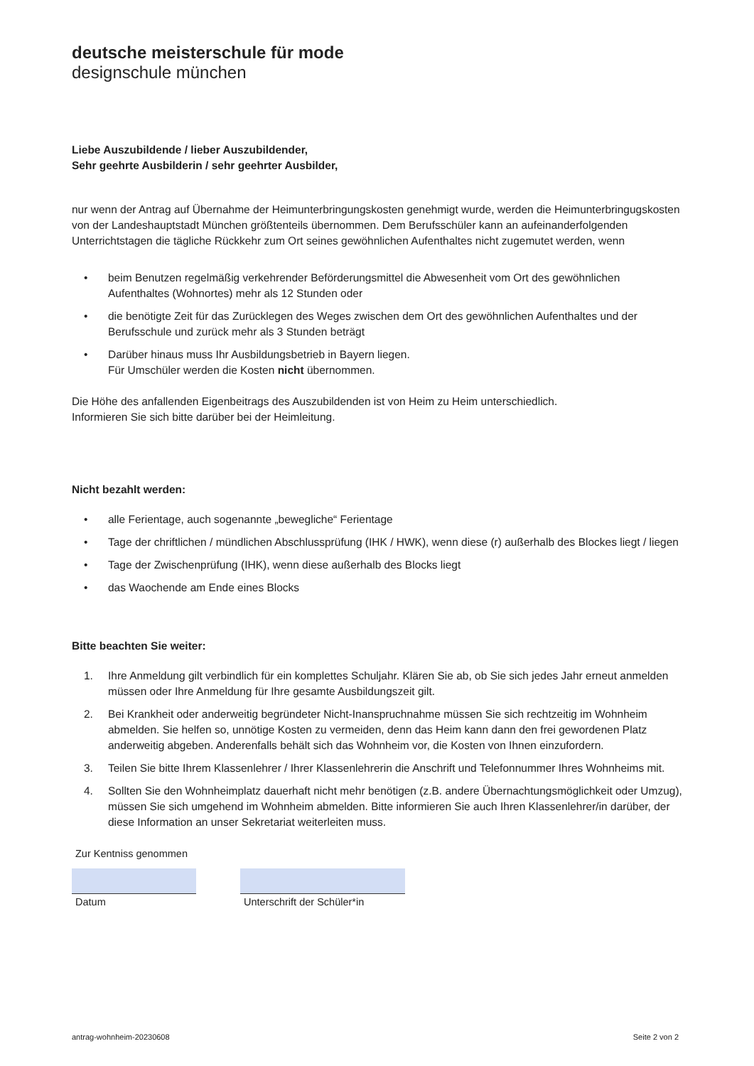deutsche meisterschule für mode
designschule münchen
Liebe Auszubildende / lieber Auszubildender,
Sehr geehrte Ausbilderin / sehr geehrter Ausbilder,
nur wenn der Antrag auf Übernahme der Heimunterbringungskosten genehmigt wurde, werden die Heimunterbringugskosten von der Landeshauptstadt München größtenteils übernommen. Dem Berufsschüler kann an aufeinanderfolgenden Unterrichtstagen die tägliche Rückkehr zum Ort seines gewöhnlichen Aufenthaltes nicht zugemutet werden, wenn
• beim Benutzen regelmäßig verkehrender Beförderungsmittel die Abwesenheit vom Ort des gewöhnlichen Aufenthaltes (Wohnortes) mehr als 12 Stunden oder
• die benötigte Zeit für das Zurücklegen des Weges zwischen dem Ort des gewöhnlichen Aufenthaltes und der Berufsschule und zurück mehr als 3 Stunden beträgt
• Darüber hinaus muss Ihr Ausbildungsbetrieb in Bayern liegen.
Für Umschüler werden die Kosten nicht übernommen.
Die Höhe des anfallenden Eigenbeitrags des Auszubildenden ist von Heim zu Heim unterschiedlich.
Informieren Sie sich bitte darüber bei der Heimleitung.
Nicht bezahlt werden:
• alle Ferientage, auch sogenannte „bewegliche“ Ferientage
• Tage der chriftlichen / mündlichen Abschlussprüfung (IHK / HWK), wenn diese (r) außerhalb des Blockes liegt / liegen
• Tage der Zwischenprüfung (IHK), wenn diese außerhalb des Blocks liegt
• das Waochende am Ende eines Blocks
Bitte beachten Sie weiter:
1. Ihre Anmeldung gilt verbindlich für ein komplettes Schuljahr. Klären Sie ab, ob Sie sich jedes Jahr erneut anmelden müssen oder Ihre Anmeldung für Ihre gesamte Ausbildungszeit gilt.
2. Bei Krankheit oder anderweitig begründeter Nicht-Inanspruchnahme müssen Sie sich rechtzeitig im Wohnheim abmelden. Sie helfen so, unnötige Kosten zu vermeiden, denn das Heim kann dann den frei gewordenen Platz anderweitig abgeben. Anderenfalls behält sich das Wohnheim vor, die Kosten von Ihnen einzufordern.
3. Teilen Sie bitte Ihrem Klassenlehrer / Ihrer Klassenlehrerin die Anschrift und Telefonnummer Ihres Wohnheims mit.
4. Sollten Sie den Wohnheimplatz dauerhaft nicht mehr benötigen (z.B. andere Übernachtungsmöglichkeit oder Umzug), müssen Sie sich umgehend im Wohnheim abmelden. Bitte informieren Sie auch Ihren Klassenlehrer/in darüber, der diese Information an unser Sekretariat weiterleiten muss.
Zur Kentniss genommen
Datum Unterschrift der Schüler*in
antrag-wohnheim-20230608 Seite 2 von 2